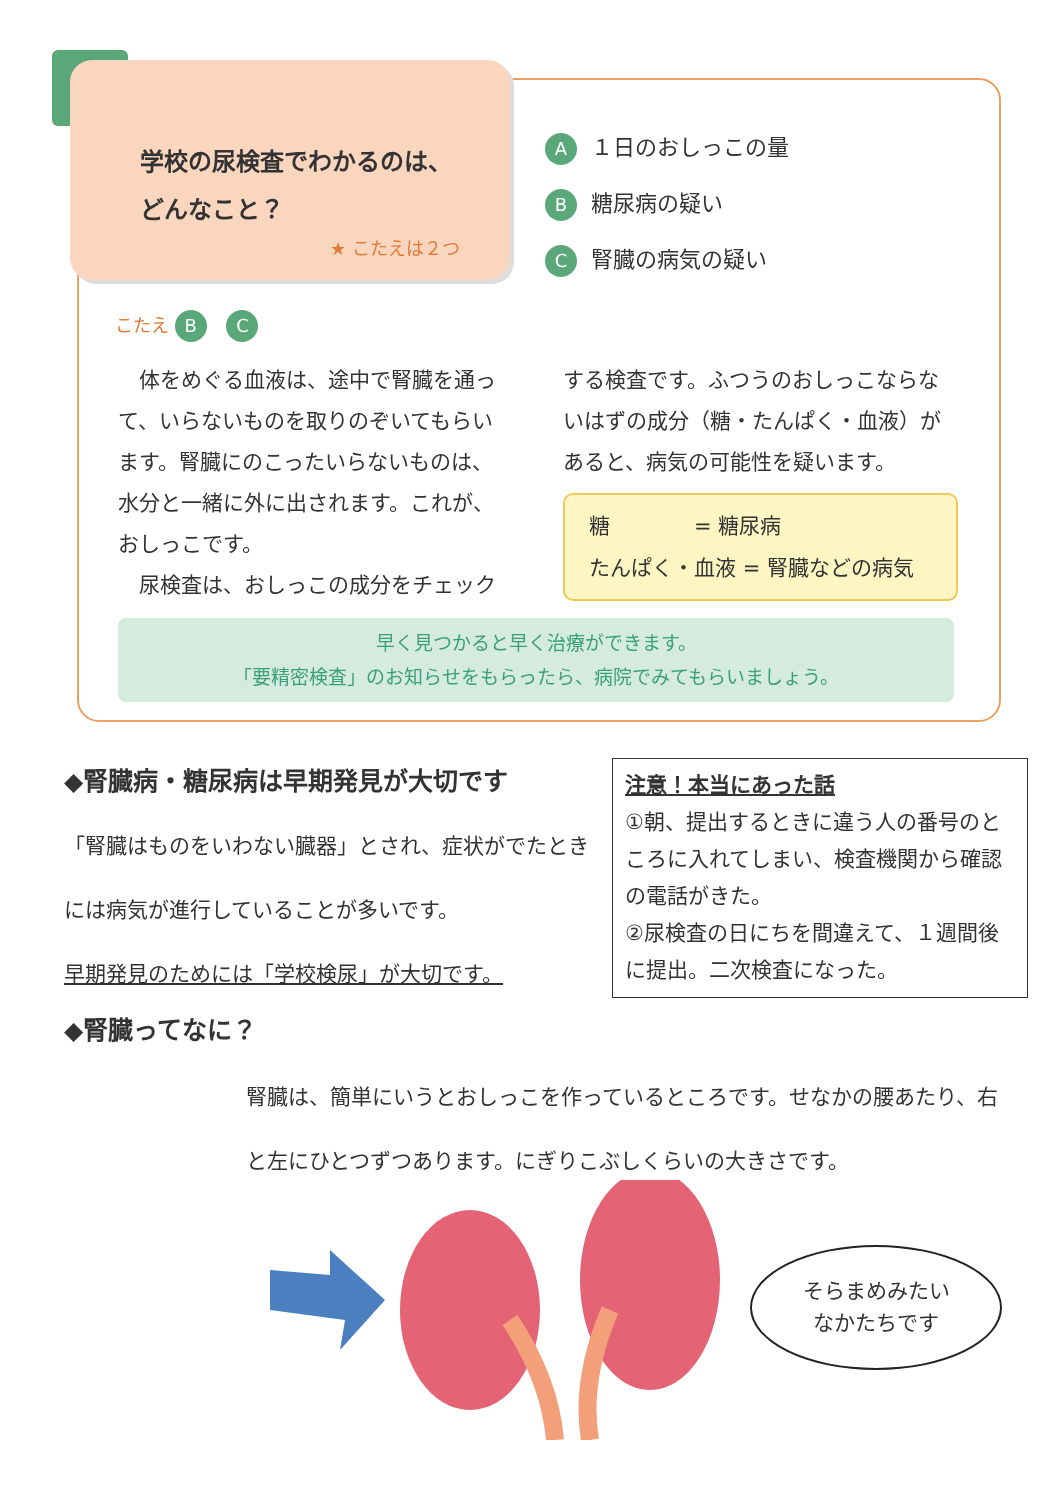学校の尿検査でわかるのは、
どんなこと？
★ こたえは２つ
A １日のおしっこの量
B糖尿病の疑い
C腎臓の病気の疑い
こたえ B C
　体をめぐる血液は、途中で腎臓を通って、いらないものを取りのぞいてもらいます。腎臓にのこったいらないものは、水分と一緒に外に出されます。これが、おしっこです。
　尿検査は、おしっこの成分をチェック
する検査です。ふつうのおしっこならないはずの成分（糖・たんぱく・血液）があると、病気の可能性を疑います。
糖　　　　= 糖尿病
たんぱく・血液 = 腎臓などの病気
早く見つかると早く治療ができます。
「要精密検査」のお知らせをもらったら、病院でみてもらいましょう。
◆腎臓病・糖尿病は早期発見が大切です
「腎臓はものをいわない臓器」とされ、症状がでたときには病気が進行していることが多いです。
早期発見のためには「学校検尿」が大切です。
注意！本当にあった話
①朝、提出するときに違う人の番号のところに入れてしまい、検査機関から確認の電話がきた。
②尿検査の日にちを間違えて、１週間後に提出。二次検査になった。
◆腎臓ってなに？
腎臓は、簡単にいうとおしっこを作っているところです。せなかの腰あたり、右と左にひとつずつあります。にぎりこぶしくらいの大きさです。
そらまめみたい
なかたちです